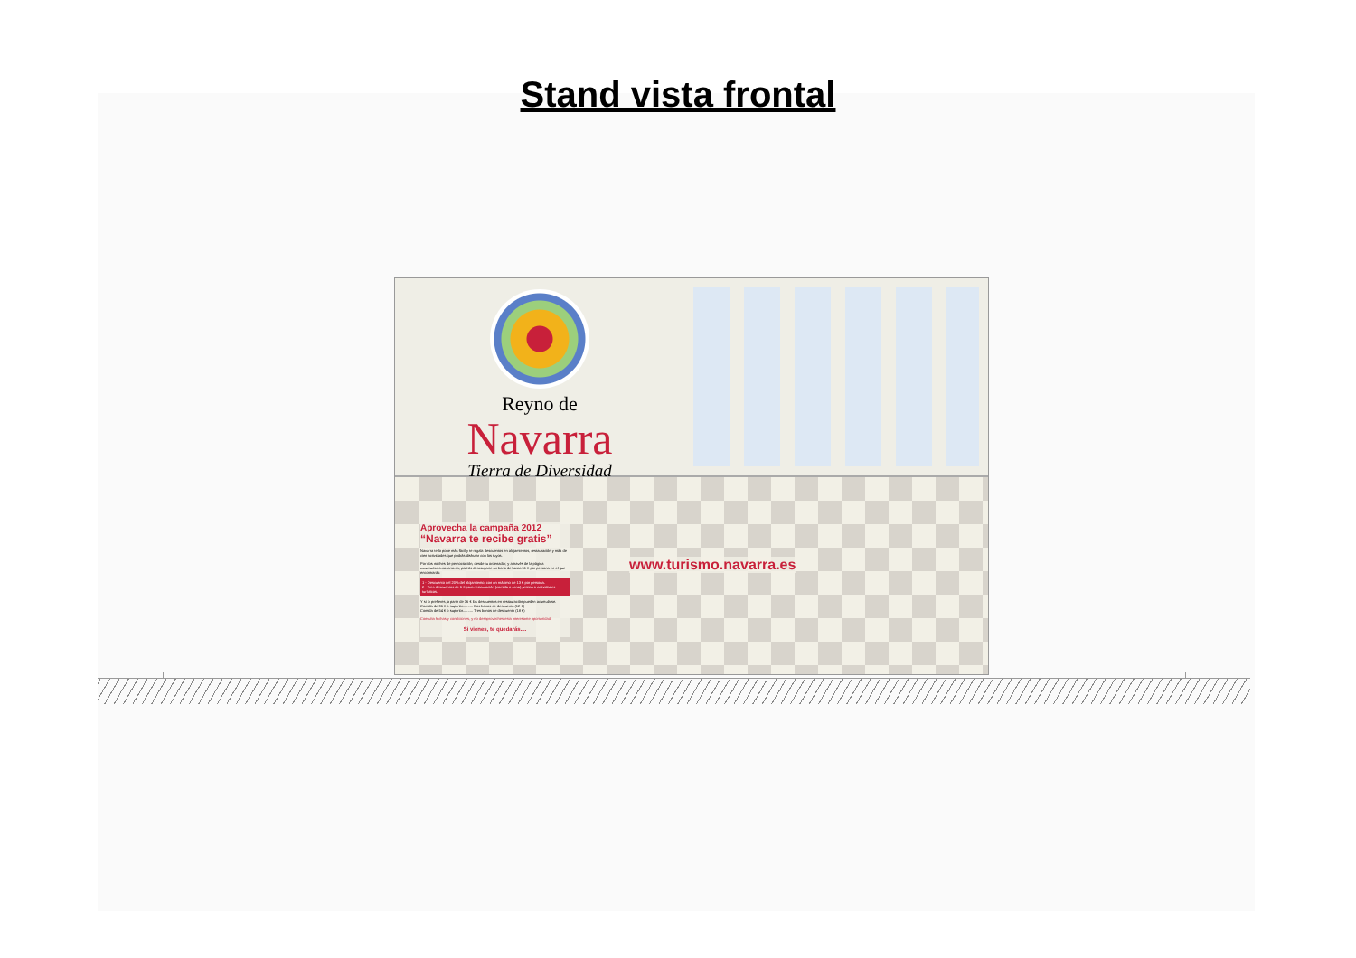Stand vista frontal
Reyno de
Navarra
Tierra de Diversidad
Aprovecha la campaña 2012
“Navarra te recibe gratis”
Navarra te lo pone más fácil y te regala descuentos en alojamientos, restauración y más de cien actividades que podrás disfrutar con los tuyos.
Por dos noches de pernoctación, desde tu ordenador, y a través de la página www.turismo.navarra.es, podrás descargarte un bono de hasta 51 € por persona en el que encontrarás:
1 - Descuento del 20% del alojamiento, con un máximo de 13 € por persona.
2 - Tres descuentos de 6 € para restauración (comida o cena), visitas o actividades turísticas.
Y si lo prefieres, a partir de 36 € los descuentos en restauración pueden acumularse.
Comida de 36 € o superior.......... Dos bonos de descuento (12 €)
Comida de 54 € o superior.......... Tres bonos de descuento (18 €)
Consulta fechas y condiciones, y no desaproveches esta interesante oportunidad.
Si vienes, te quedarás....
www.turismo.navarra.es